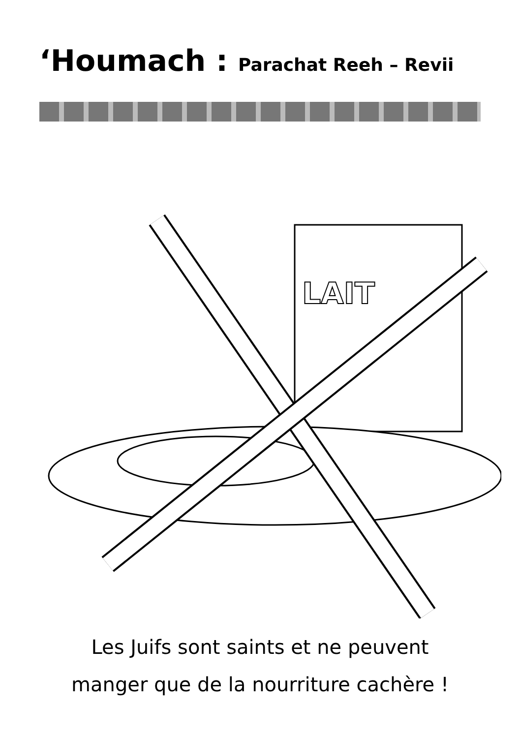‘Houmach : Parachat Reeh – Revii
LAIT
Les Juifs sont saints et ne peuvent
manger que de la nourriture cachère !